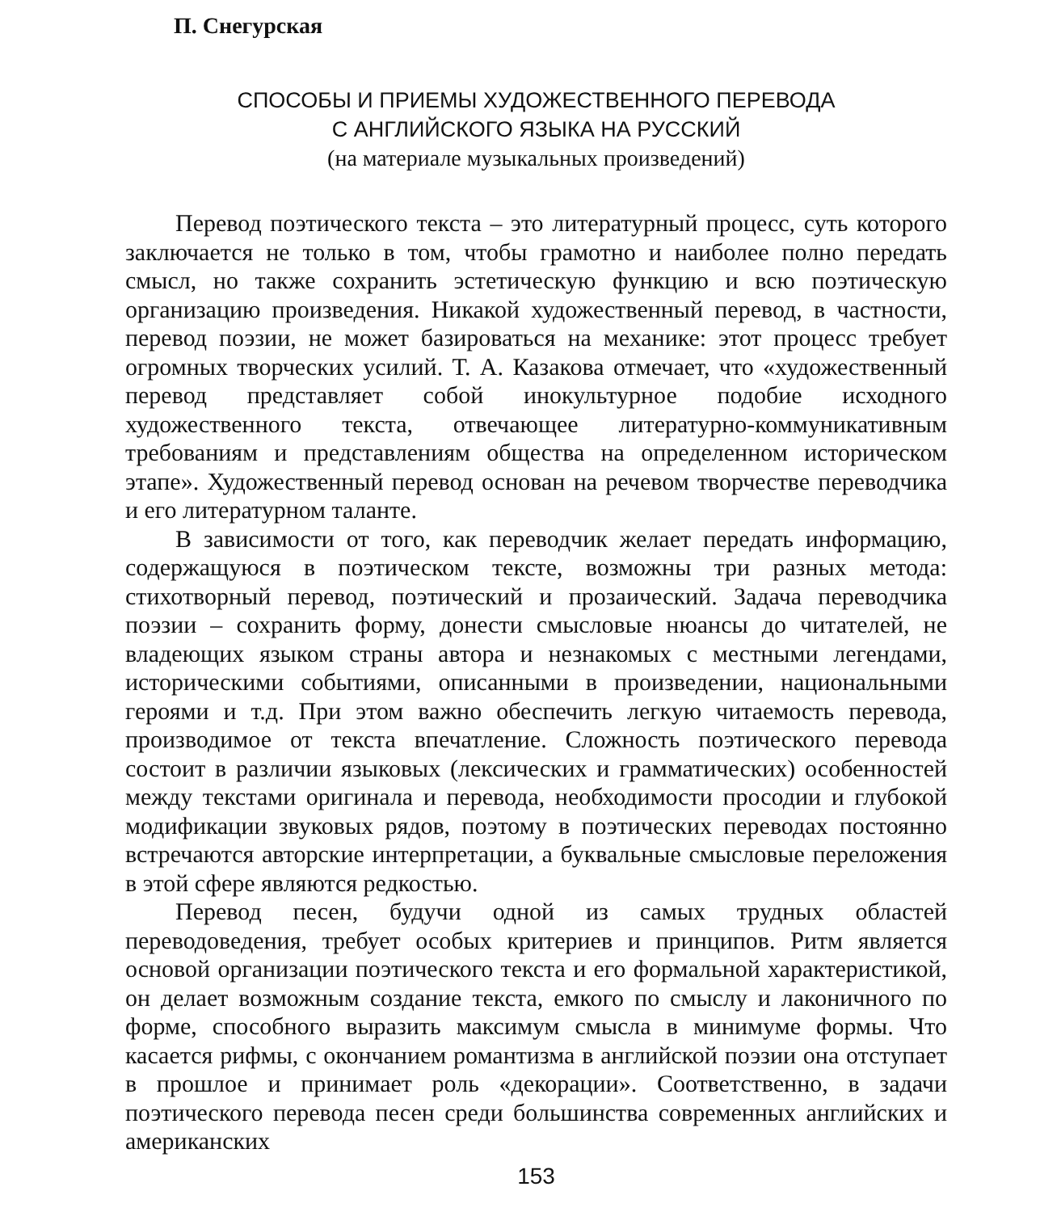П. Снегурская
СПОСОБЫ И ПРИЕМЫ ХУДОЖЕСТВЕННОГО ПЕРЕВОДА
С АНГЛИЙСКОГО ЯЗЫКА НА РУССКИЙ
(на материале музыкальных произведений)
Перевод поэтического текста – это литературный процесс, суть которого заключается не только в том, чтобы грамотно и наиболее полно передать смысл, но также сохранить эстетическую функцию и всю поэтическую организацию произведения. Никакой художественный перевод, в частности, перевод поэзии, не может базироваться на механике: этот процесс требует огромных творческих усилий. Т. А. Казакова отмечает, что «художественный перевод представляет собой инокультурное подобие исходного художественного текста, отвечающее литературно-коммуникативным требованиям и представлениям общества на определенном историческом этапе». Художественный перевод основан на речевом творчестве переводчика и его литературном таланте.
В зависимости от того, как переводчик желает передать информацию, содержащуюся в поэтическом тексте, возможны три разных метода: стихотворный перевод, поэтический и прозаический. Задача переводчика поэзии – сохранить форму, донести смысловые нюансы до читателей, не владеющих языком страны автора и незнакомых с местными легендами, историческими событиями, описанными в произведении, национальными героями и т.д. При этом важно обеспечить легкую читаемость перевода, производимое от текста впечатление. Сложность поэтического перевода состоит в различии языковых (лексических и грамматических) особенностей между текстами оригинала и перевода, необходимости просодии и глубокой модификации звуковых рядов, поэтому в поэтических переводах постоянно встречаются авторские интерпретации, а буквальные смысловые переложения в этой сфере являются редкостью.
Перевод песен, будучи одной из самых трудных областей переводоведения, требует особых критериев и принципов. Ритм является основой организации поэтического текста и его формальной характеристикой, он делает возможным создание текста, емкого по смыслу и лаконичного по форме, способного выразить максимум смысла в минимуме формы. Что касается рифмы, с окончанием романтизма в английской поэзии она отступает в прошлое и принимает роль «декорации». Соответственно, в задачи поэтического перевода песен среди большинства современных английских и американских
153